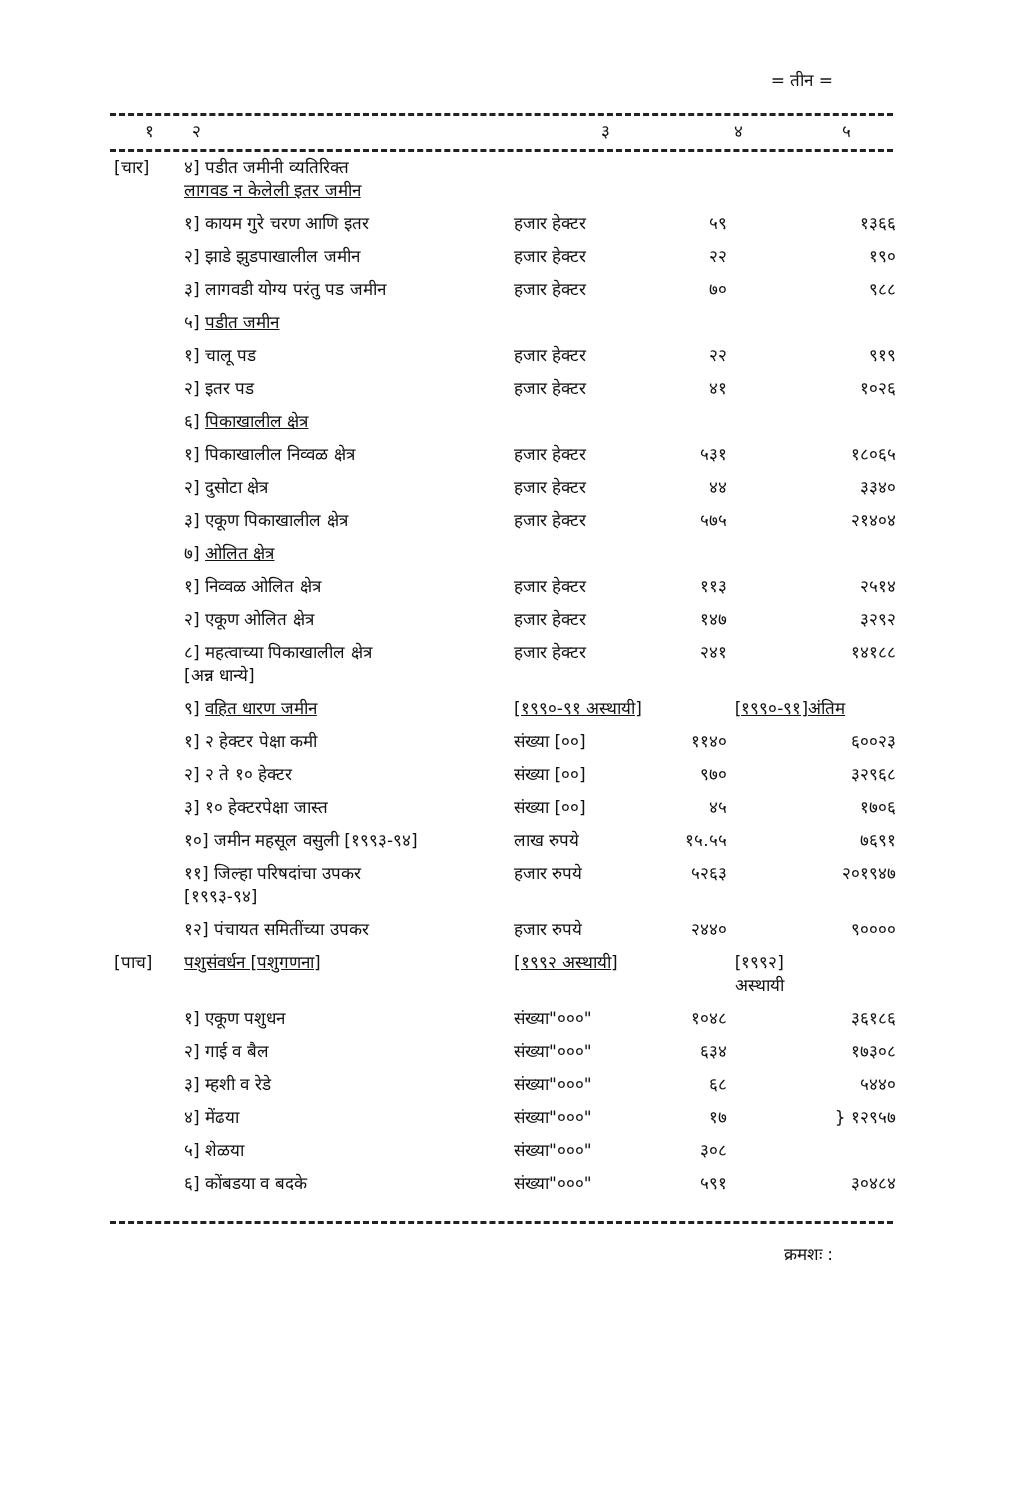= तीन =
| १ | २ | ३ | ४ | ५ |
| --- | --- | --- | --- | --- |
| [चार] | ४] पडीत जमीनी व्यतिरिक्त लागवड न केलेली इतर जमीन | | | |
| | १] कायम गुरे चरण आणि इतर | हजार हेक्टर | ५९ | १३६६ |
| | २] झाडे झुडपाखालील जमीन | हजार हेक्टर | २२ | १९० |
| | ३] लागवडी योग्य परंतु पड जमीन | हजार हेक्टर | ७० | ९८८ |
| | ५] पडीत जमीन | | | |
| | १] चालू पड | हजार हेक्टर | २२ | ९१९ |
| | २] इतर पड | हजार हेक्टर | ४१ | १०२६ |
| | ६] पिकाखालील क्षेत्र | | | |
| | १] पिकाखालील निव्वळ क्षेत्र | हजार हेक्टर | ५३१ | १८०६५ |
| | २] दुसोटा क्षेत्र | हजार हेक्टर | ४४ | ३३४० |
| | ३] एकूण पिकाखालील क्षेत्र | हजार हेक्टर | ५७५ | २१४०४ |
| | ७] ओलित क्षेत्र | | | |
| | १] निव्वळ ओलित क्षेत्र | हजार हेक्टर | ११३ | २५१४ |
| | २] एकूण ओलित क्षेत्र | हजार हेक्टर | १४७ | ३२९२ |
| | ८] महत्वाच्या पिकाखालील क्षेत्र [अन्न धान्ये] | हजार हेक्टर | २४१ | १४१८८ |
| | ९] वहित धारण जमीन | [१९९०-९१ अस्थायी] | | [१९९०-९१]अंतिम |
| | १] २ हेक्टर पेक्षा कमी | संख्या [००] | ११४० | ६००२३ |
| | २] २ ते १० हेक्टर | संख्या [००] | ९७० | ३२९६८ |
| | ३] १० हेक्टरपेक्षा जास्त | संख्या [००] | ४५ | १७०६ |
| | १०] जमीन महसूल वसुली [१९९३-९४] | लाख रुपये | १५.५५ | ७६९१ |
| | ११] जिल्हा परिषदांचा उपकर [१९९३-९४] | हजार रुपये | ५२६३ | २०१९४७ |
| | १२] पंचायत समितींच्या उपकर | हजार रुपये | २४४० | ९०००० |
| [पाच] | पशुसंवर्धन [पशुगणना] | [१९९२ अस्थायी] | | [१९९२] अस्थायी |
| | १] एकूण पशुधन | संख्या"०००" | १०४८ | ३६१८६ |
| | २] गाई व बैल | संख्या"०००" | ६३४ | १७३०८ |
| | ३] म्हशी व रेडे | संख्या"०००" | ६८ | ५४४० |
| | ४] मेंढया | संख्या"०००" | १७ | } १२९५७ |
| | ५] शेळया | संख्या"०००" | ३०८ | |
| | ६] कोंबडया व बदके | संख्या"०००" | ५९१ | ३०४८४ |
क्रमशः :